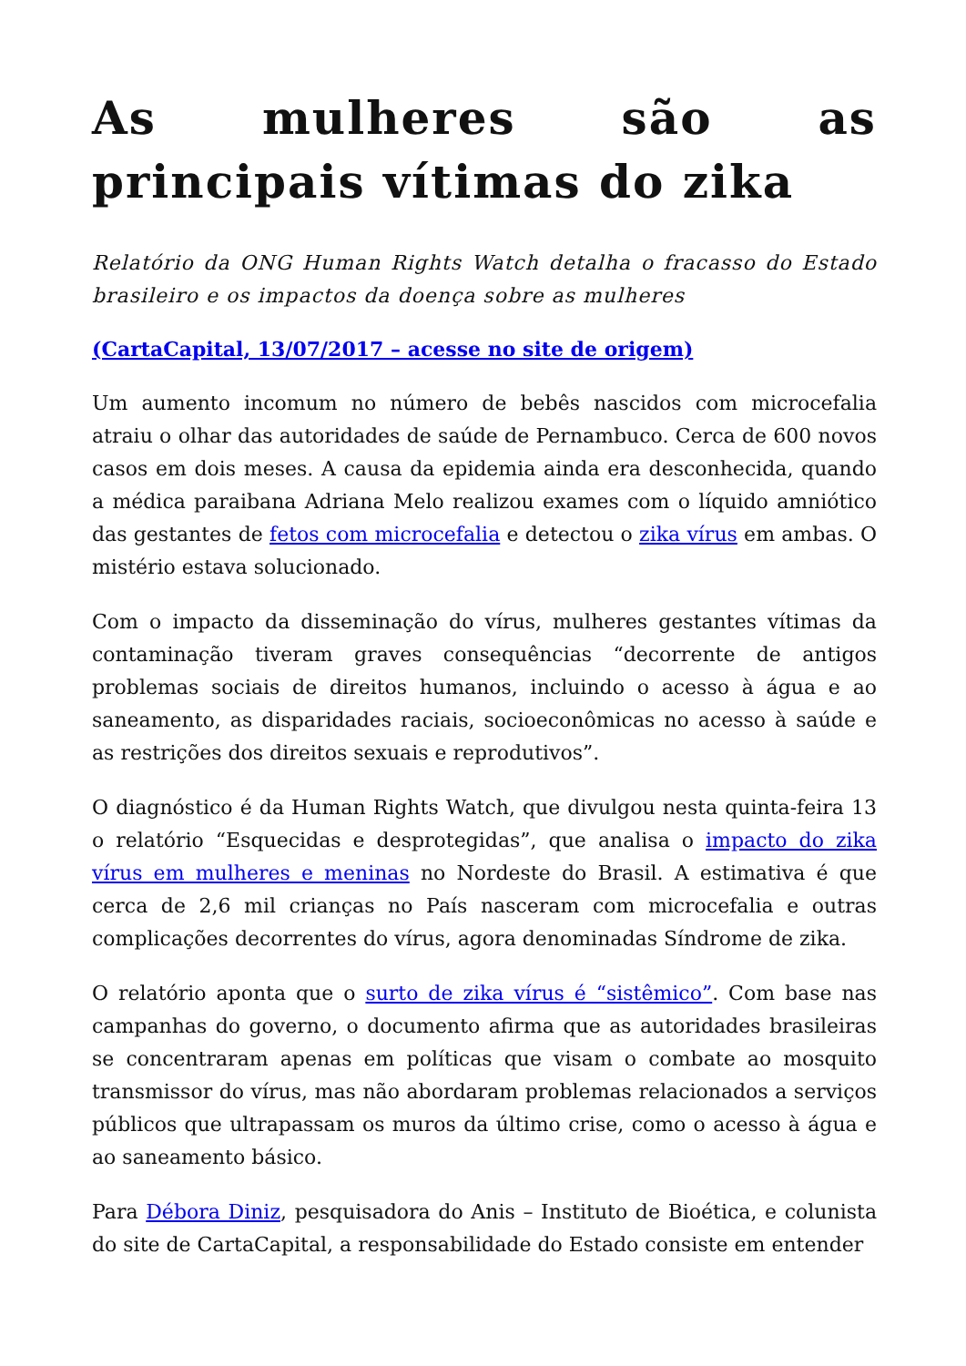As mulheres são as principais vítimas do zika
Relatório da ONG Human Rights Watch detalha o fracasso do Estado brasileiro e os impactos da doença sobre as mulheres
(CartaCapital, 13/07/2017 – acesse no site de origem)
Um aumento incomum no número de bebês nascidos com microcefalia atraiu o olhar das autoridades de saúde de Pernambuco. Cerca de 600 novos casos em dois meses. A causa da epidemia ainda era desconhecida, quando a médica paraibana Adriana Melo realizou exames com o líquido amniótico das gestantes de fetos com microcefalia e detectou o zika vírus em ambas. O mistério estava solucionado.
Com o impacto da disseminação do vírus, mulheres gestantes vítimas da contaminação tiveram graves consequências “decorrente de antigos problemas sociais de direitos humanos, incluindo o acesso à água e ao saneamento, as disparidades raciais, socioeconômicas no acesso à saúde e as restrições dos direitos sexuais e reprodutivos”.
O diagnóstico é da Human Rights Watch, que divulgou nesta quinta-feira 13 o relatório “Esquecidas e desprotegidas”, que analisa o impacto do zika vírus em mulheres e meninas no Nordeste do Brasil. A estimativa é que cerca de 2,6 mil crianças no País nasceram com microcefalia e outras complicações decorrentes do vírus, agora denominadas Síndrome de zika.
O relatório aponta que o surto de zika vírus é “sistêmico”. Com base nas campanhas do governo, o documento afirma que as autoridades brasileiras se concentraram apenas em políticas que visam o combate ao mosquito transmissor do vírus, mas não abordaram problemas relacionados a serviços públicos que ultrapassam os muros da último crise, como o acesso à água e ao saneamento básico.
Para Débora Diniz, pesquisadora do Anis – Instituto de Bioética, e colunista do site de CartaCapital, a responsabilidade do Estado consiste em entender